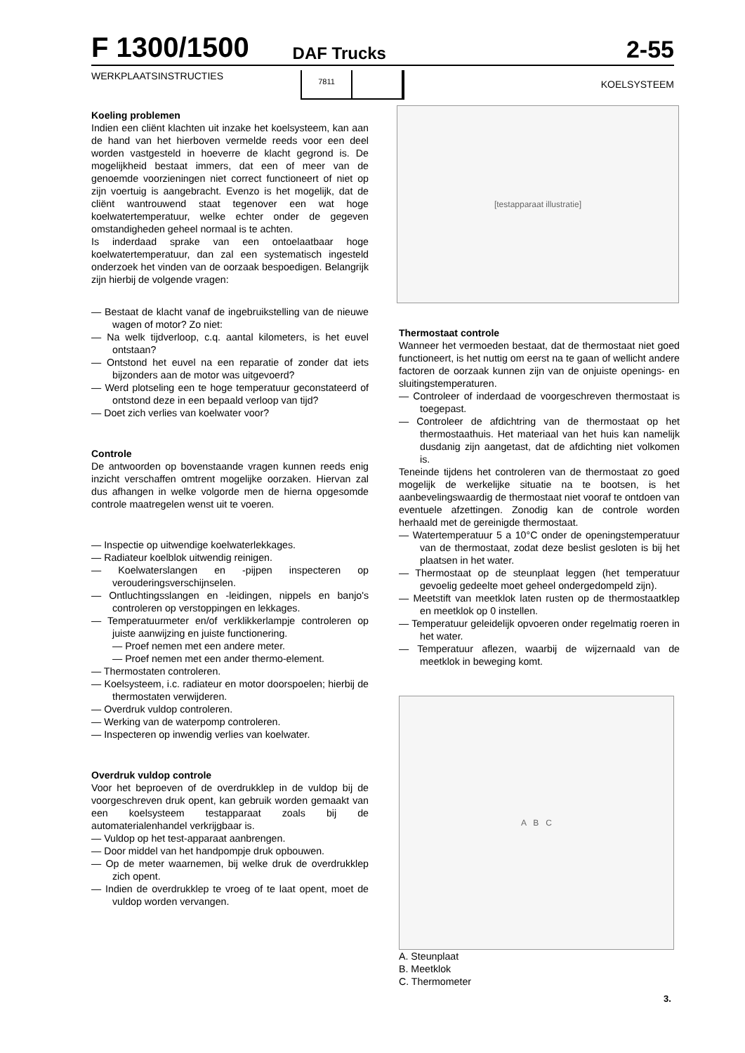F 1300/1500 DAF Trucks 2-55
WERKPLAATSINSTRUCTIES
7811
KOELSYSTEEM
[testapparaat illustratie]
Koeling problemen
Indien een cliënt klachten uit inzake het koelsysteem, kan aan de hand van het hierboven vermelde reeds voor een deel worden vastgesteld in hoeverre de klacht gegrond is. De mogelijkheid bestaat immers, dat een of meer van de genoemde voorzieningen niet correct functioneert of niet op zijn voertuig is aangebracht. Evenzo is het mogelijk, dat de cliënt wantrouwend staat tegenover een wat hoge koelwatertemperatuur, welke echter onder de gegeven omstandigheden geheel normaal is te achten.
Is inderdaad sprake van een ontoelaatbaar hoge koelwatertemperatuur, dan zal een systematisch ingesteld onderzoek het vinden van de oorzaak bespoedigen. Belangrijk zijn hierbij de volgende vragen:
— Bestaat de klacht vanaf de ingebruikstelling van de nieuwe wagen of motor? Zo niet:
— Na welk tijdverloop, c.q. aantal kilometers, is het euvel ontstaan?
— Ontstond het euvel na een reparatie of zonder dat iets bijzonders aan de motor was uitgevoerd?
— Werd plotseling een te hoge temperatuur geconstateerd of ontstond deze in een bepaald verloop van tijd?
— Doet zich verlies van koelwater voor?
Controle
De antwoorden op bovenstaande vragen kunnen reeds enig inzicht verschaffen omtrent mogelijke oorzaken. Hiervan zal dus afhangen in welke volgorde men de hierna opgesomde controle maatregelen wenst uit te voeren.
— Inspectie op uitwendige koelwaterlekkages.
— Radiateur koelblok uitwendig reinigen.
— Koelwaterslangen en -pijpen inspecteren op verouderingsverschijnselen.
— Ontluchtingsslangen en -leidingen, nippels en banjo's controleren op verstoppingen en lekkages.
— Temperatuurmeter en/of verklikkerlampje controleren op juiste aanwijzing en juiste functionering.
— Proef nemen met een andere meter.
— Proef nemen met een ander thermo-element.
— Thermostaten controleren.
— Koelsysteem, i.c. radiateur en motor doorspoelen; hierbij de thermostaten verwijderen.
— Overdruk vuldop controleren.
— Werking van de waterpomp controleren.
— Inspecteren op inwendig verlies van koelwater.
Overdruk vuldop controle
Voor het beproeven of de overdrukklep in de vuldop bij de voorgeschreven druk opent, kan gebruik worden gemaakt van een koelsysteem testapparaat zoals bij de automaterialenhandel verkrijgbaar is.
— Vuldop op het test-apparaat aanbrengen.
— Door middel van het handpompje druk opbouwen.
— Op de meter waarnemen, bij welke druk de overdrukklep zich opent.
— Indien de overdrukklep te vroeg of te laat opent, moet de vuldop worden vervangen.
Thermostaat controle
Wanneer het vermoeden bestaat, dat de thermostaat niet goed functioneert, is het nuttig om eerst na te gaan of wellicht andere factoren de oorzaak kunnen zijn van de onjuiste openings- en sluitingstemperaturen.
— Controleer of inderdaad de voorgeschreven thermostaat is toegepast.
— Controleer de afdichtring van de thermostaat op het thermostaathuis. Het materiaal van het huis kan namelijk dusdanig zijn aangetast, dat de afdichting niet volkomen is.
Teneinde tijdens het controleren van de thermostaat zo goed mogelijk de werkelijke situatie na te bootsen, is het aanbevelingswaardig de thermostaat niet vooraf te ontdoen van eventuele afzettingen. Zonodig kan de controle worden herhaald met de gereinigde thermostaat.
— Watertemperatuur 5 a 10°C onder de openingstemperatuur van de thermostaat, zodat deze beslist gesloten is bij het plaatsen in het water.
— Thermostaat op de steunplaat leggen (het temperatuur gevoelig gedeelte moet geheel ondergedompeld zijn).
— Meetstift van meetklok laten rusten op de thermostaatklep en meetklok op 0 instellen.
— Temperatuur geleidelijk opvoeren onder regelmatig roeren in het water.
— Temperatuur aflezen, waarbij de wijzernaald van de meetklok in beweging komt.
A B C
A. Steunplaat
B. Meetklok
C. Thermometer
3.